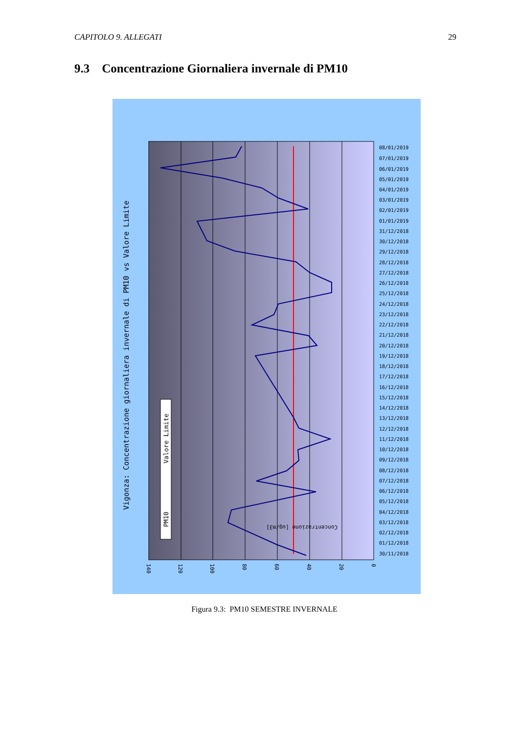CAPITOLO 9. ALLEGATI 29
9.3 Concentrazione Giornaliera invernale di PM10
PM10
Valore Limite
Vigonza: Concentrazione giornaliera invernale di PM10 vs Valore Limite
Concentrazione [ug/m3]
140
120
100
80
60
40
20
0
08/01/2019
07/01/2019
06/01/2019
05/01/2019
04/01/2019
03/01/2019
02/01/2019
01/01/2019
31/12/2018
30/12/2018
29/12/2018
28/12/2018
27/12/2018
26/12/2018
25/12/2018
24/12/2018
23/12/2018
22/12/2018
21/12/2018
20/12/2018
19/12/2018
18/12/2018
17/12/2018
16/12/2018
15/12/2018
14/12/2018
13/12/2018
12/12/2018
11/12/2018
10/12/2018
09/12/2018
08/12/2018
07/12/2018
06/12/2018
05/12/2018
04/12/2018
03/12/2018
02/12/2018
01/12/2018
30/11/2018
Figura 9.3: PM10 SEMESTRE INVERNALE